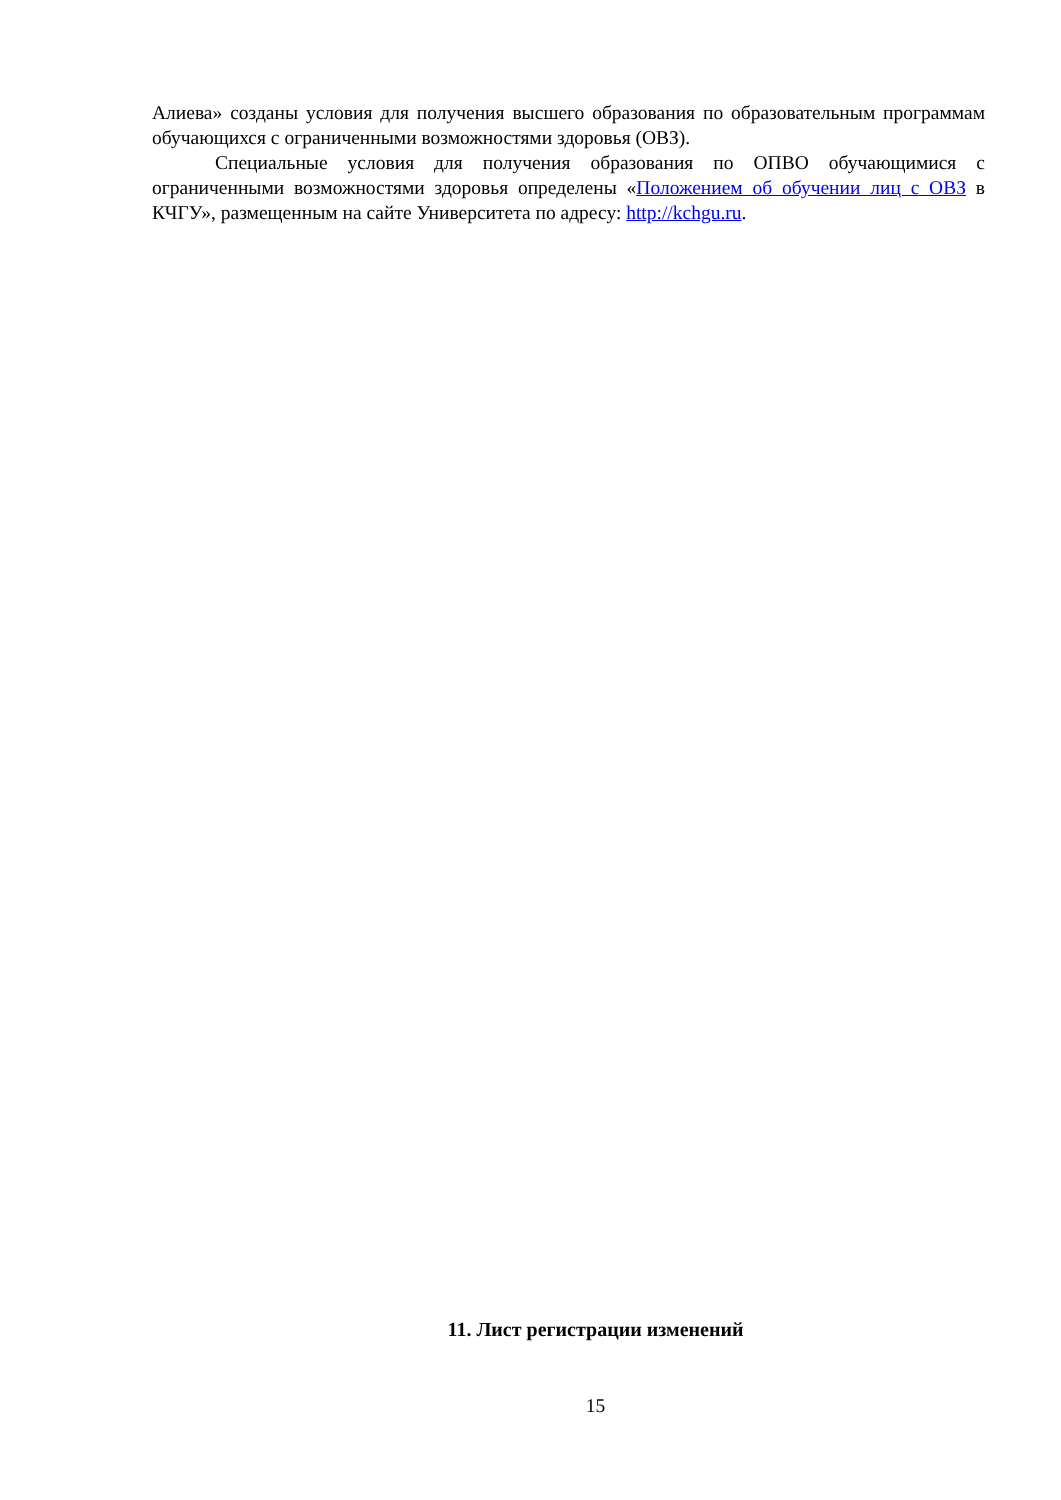Алиева» созданы условия для получения высшего образования по образовательным программам обучающихся с ограниченными возможностями здоровья (ОВЗ).
Специальные условия для получения образования по ОПВО обучающимися с ограниченными возможностями здоровья определены «Положением об обучении лиц с ОВЗ в КЧГУ», размещенным на сайте Университета по адресу: http://kchgu.ru.
11. Лист регистрации изменений
15